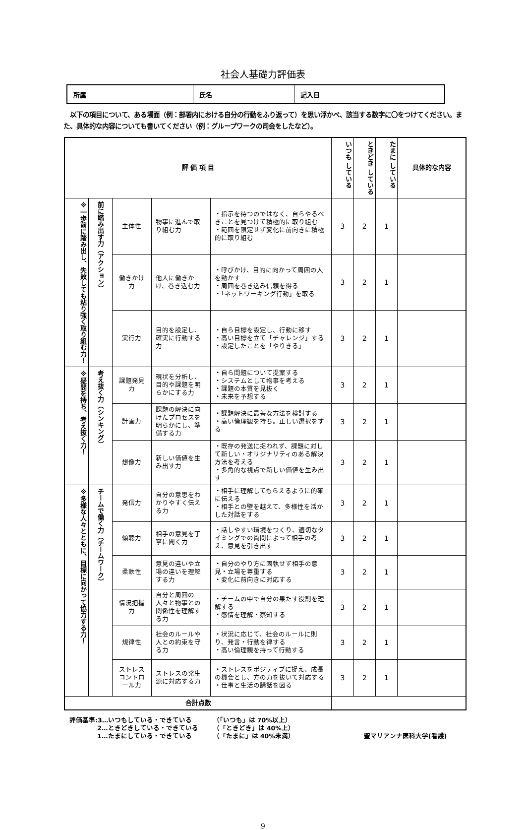社会人基礎力評価表
| 所属 | 氏名 | 記入日 |
　以下の項目について、ある場面（例：部署内における自分の行動をふり返って）を思い浮かべ、該当する数字に〇をつけてください。また、具体的な内容についても書いてください（例：グループワークの司会をしたなど）。
| 評 価 項 目 | | | | | いつも している | ときどき している | たまに している | 具体的な内容 |
| --- | --- | --- | --- | --- | --- | --- | --- | --- |
| ※一歩前に踏み出し、失敗しても粘り強く取り組む力！ | 前に踏み出す力（アクション） | 主体性 | 物事に進んで取り組む力 | ・指示を待つのではなく、自らやるべきことを見つけて積極的に取り組む ・範囲を限定せず変化に前向きに積極的に取り組む | 3 | 2 | 1 | |
| | | 働きかけ力 | 他人に働きかけ、巻き込む力 | ・呼びかけ、目的に向かって周囲の人を動かす ・周囲を巻き込み信頼を得る ・「ネットワーキング行動」を取る | 3 | 2 | 1 | |
| | | 実行力 | 目的を設定し、確実に行動する力 | ・自ら目標を設定し、行動に移す ・高い目標を立て「チャレンジ」する ・設定したことを「やりきる」 | 3 | 2 | 1 | |
| ※疑問を持ち、考え抜く力！ | 考え抜く力（シンキング） | 課題発見力 | 現状を分析し、目的や課題を明らかにする力 | ・自ら問題について提案する ・システムとして物事を考える ・課題の本質を見抜く ・未来を予想する | 3 | 2 | 1 | |
| | | 計画力 | 課題の解決に向けたプロセスを明らかにし、準備する力 | ・課題解決に最善な方法を検討する ・高い倫理観を持ち。正しい選択をする | 3 | 2 | 1 | |
| | | 想像力 | 新しい価値を生み出す力 | ・既存の発送に捉われず、課題に対して新しい・オリジナリティのある解決方法を考える ・多角的な視点で新しい価値を生み出す | 3 | 2 | 1 | |
| ※多様な人々とともに、目標に向かって協力する力！ | チームで働く力（チームワーク） | 発信力 | 自分の意思をわかりやすく伝える力 | ・相手に理解してもらえるように的確に伝える ・相手との壁を越えて、多様性を活かした対話をする | 3 | 2 | 1 | |
| | | 傾聴力 | 相手の意見を丁寧に聞く力 | ・話しやすい環境をつくり、適切なタイミングでの質問によって相手の考え、意見を引き出す | 3 | 2 | 1 | |
| | | 柔軟性 | 意見の違いや立場の違いを理解する力 | ・自分のやり方に固執せず相手の意見・立場を尊重する ・変化に前向きに対応する | 3 | 2 | 1 | |
| | | 情況把握力 | 自分と周囲の人々と物事との関係性を理解する力 | ・チームの中で自分の果たす役割を理解する ・感情を理解・察知する | 3 | 2 | 1 | |
| | | 規律性 | 社会のルールや人との約束を守る力 | ・状況に応じて、社会のルールに則り、発言・行動を律する ・高い倫理観を持って行動する | 3 | 2 | 1 | |
| | | ストレスコントロール力 | ストレスの発生源に対応する力 | ・ストレスをポジティブに捉え、成長の機会とし、方の力を抜いて対応する ・仕事と生活の講話を図る | 3 | 2 | 1 | |
| 合計点数 | | | | | | | | |
評価基準:3…いつもしている・できている 　　　　 2…ときどきしている・できている 　　　　 1…たまにしている・できている
（「いつも」は 70%以上） （「ときどき」は 40%上） （「たまに」は 40%未満）
聖マリアンナ医科大学(看護)
9